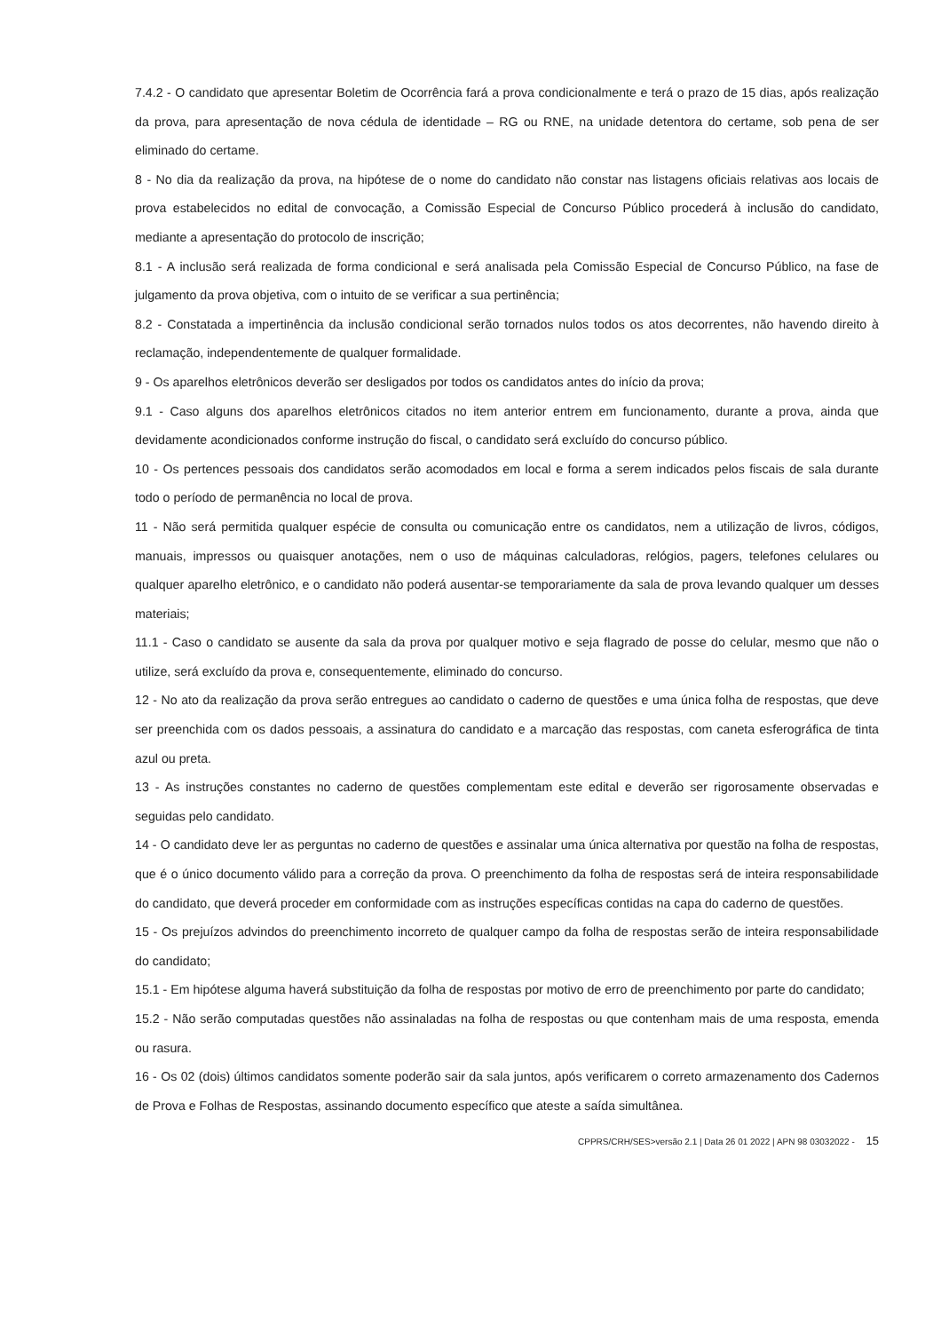7.4.2 - O candidato que apresentar Boletim de Ocorrência fará a prova condicionalmente e terá o prazo de 15 dias, após realização da prova, para apresentação de nova cédula de identidade – RG ou RNE, na unidade detentora do certame, sob pena de ser eliminado do certame.
8 - No dia da realização da prova, na hipótese de o nome do candidato não constar nas listagens oficiais relativas aos locais de prova estabelecidos no edital de convocação, a Comissão Especial de Concurso Público procederá à inclusão do candidato, mediante a apresentação do protocolo de inscrição;
8.1 - A inclusão será realizada de forma condicional e será analisada pela Comissão Especial de Concurso Público, na fase de julgamento da prova objetiva, com o intuito de se verificar a sua pertinência;
8.2 - Constatada a impertinência da inclusão condicional serão tornados nulos todos os atos decorrentes, não havendo direito à reclamação, independentemente de qualquer formalidade.
9 - Os aparelhos eletrônicos deverão ser desligados por todos os candidatos antes do início da prova;
9.1 - Caso alguns dos aparelhos eletrônicos citados no item anterior entrem em funcionamento, durante a prova, ainda que devidamente acondicionados conforme instrução do fiscal, o candidato será excluído do concurso público.
10 - Os pertences pessoais dos candidatos serão acomodados em local e forma a serem indicados pelos fiscais de sala durante todo o período de permanência no local de prova.
11 - Não será permitida qualquer espécie de consulta ou comunicação entre os candidatos, nem a utilização de livros, códigos, manuais, impressos ou quaisquer anotações, nem o uso de máquinas calculadoras, relógios, pagers, telefones celulares ou qualquer aparelho eletrônico, e o candidato não poderá ausentar-se temporariamente da sala de prova levando qualquer um desses materiais;
11.1 - Caso o candidato se ausente da sala da prova por qualquer motivo e seja flagrado de posse do celular, mesmo que não o utilize, será excluído da prova e, consequentemente, eliminado do concurso.
12 - No ato da realização da prova serão entregues ao candidato o caderno de questões e uma única folha de respostas, que deve ser preenchida com os dados pessoais, a assinatura do candidato e a marcação das respostas, com caneta esferográfica de tinta azul ou preta.
13 - As instruções constantes no caderno de questões complementam este edital e deverão ser rigorosamente observadas e seguidas pelo candidato.
14 - O candidato deve ler as perguntas no caderno de questões e assinalar uma única alternativa por questão na folha de respostas, que é o único documento válido para a correção da prova. O preenchimento da folha de respostas será de inteira responsabilidade do candidato, que deverá proceder em conformidade com as instruções específicas contidas na capa do caderno de questões.
15 - Os prejuízos advindos do preenchimento incorreto de qualquer campo da folha de respostas serão de inteira responsabilidade do candidato;
15.1 - Em hipótese alguma haverá substituição da folha de respostas por motivo de erro de preenchimento por parte do candidato;
15.2 - Não serão computadas questões não assinaladas na folha de respostas ou que contenham mais de uma resposta, emenda ou rasura.
16 - Os 02 (dois) últimos candidatos somente poderão sair da sala juntos, após verificarem o correto armazenamento dos Cadernos de Prova e Folhas de Respostas, assinando documento específico que ateste a saída simultânea.
CPPRS/CRH/SES>versão 2.1 | Data 26 01 2022 | APN 98 03032022 - 15